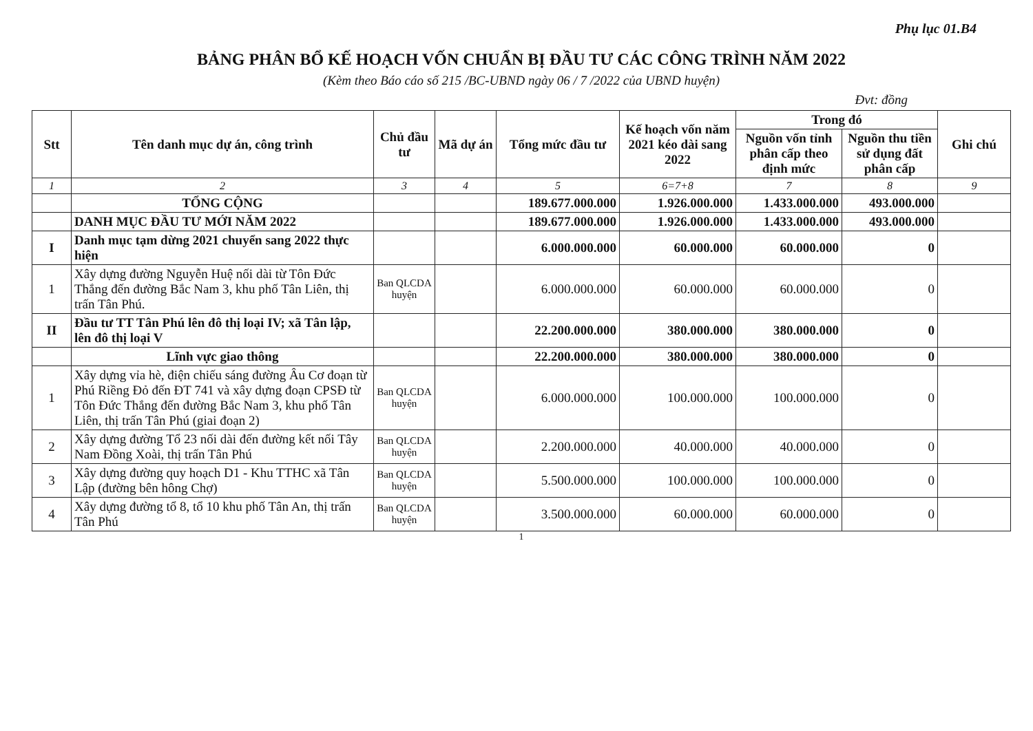Phụ lục 01.B4
BẢNG PHÂN BỔ KẾ HOẠCH VỐN CHUẨN BỊ ĐẦU TƯ CÁC CÔNG TRÌNH NĂM 2022
(Kèm theo Báo cáo số 215 /BC-UBND ngày 06 / 7 /2022 của UBND huyện)
Đvt: đồng
| Stt | Tên danh mục dự án, công trình | Chủ đầu tư | Mã dự án | Tổng mức đầu tư | Kế hoạch vốn năm 2021 kéo dài sang 2022 | Trong đó | | Ghi chú |
| --- | --- | --- | --- | --- | --- | --- | --- | --- |
| | | | | | | Nguồn vốn tỉnh phân cấp theo định mức | Nguồn thu tiền sử dụng đất phân cấp | |
| 1 | 2 | 3 | 4 | 5 | 6=7+8 | 7 | 8 | 9 |
| | TỔNG CỘNG | | | 189.677.000.000 | 1.926.000.000 | 1.433.000.000 | 493.000.000 | |
| | DANH MỤC ĐẦU TƯ MỚI NĂM 2022 | | | 189.677.000.000 | 1.926.000.000 | 1.433.000.000 | 493.000.000 | |
| I | Danh mục tạm dừng 2021 chuyển sang 2022 thực hiện | | | 6.000.000.000 | 60.000.000 | 60.000.000 | 0 | |
| 1 | Xây dựng đường Nguyễn Huệ nối dài từ Tôn Đức Thắng đến đường Bắc Nam 3, khu phố Tân Liên, thị trấn Tân Phú. | Ban QLCDA huyện | | 6.000.000.000 | 60.000.000 | 60.000.000 | 0 | |
| II | Đầu tư TT Tân Phú lên đô thị loại IV; xã Tân lập, lên đô thị loại V | | | 22.200.000.000 | 380.000.000 | 380.000.000 | 0 | |
| | Lĩnh vực giao thông | | | 22.200.000.000 | 380.000.000 | 380.000.000 | 0 | |
| 1 | Xây dựng vỉa hè, điện chiếu sáng đường Âu Cơ đoạn từ Phú Riềng Đỏ đến ĐT 741 và xây dựng đoạn CPSĐ từ Tôn Đức Thắng đến đường Bắc Nam 3, khu phố Tân Liên, thị trấn Tân Phú (giai đoạn 2) | Ban QLCDA huyện | | 6.000.000.000 | 100.000.000 | 100.000.000 | 0 | |
| 2 | Xây dựng đường Tổ 23 nối dài đến đường kết nối Tây Nam Đồng Xoài, thị trấn Tân Phú | Ban QLCDA huyện | | 2.200.000.000 | 40.000.000 | 40.000.000 | 0 | |
| 3 | Xây dựng đường quy hoạch D1 - Khu TTHC xã Tân Lập (đường bên hông Chợ) | Ban QLCDA huyện | | 5.500.000.000 | 100.000.000 | 100.000.000 | 0 | |
| 4 | Xây dựng đường tổ 8, tổ 10 khu phố Tân An, thị trấn Tân Phú | Ban QLCDA huyện | | 3.500.000.000 | 60.000.000 | 60.000.000 | 0 | |
1